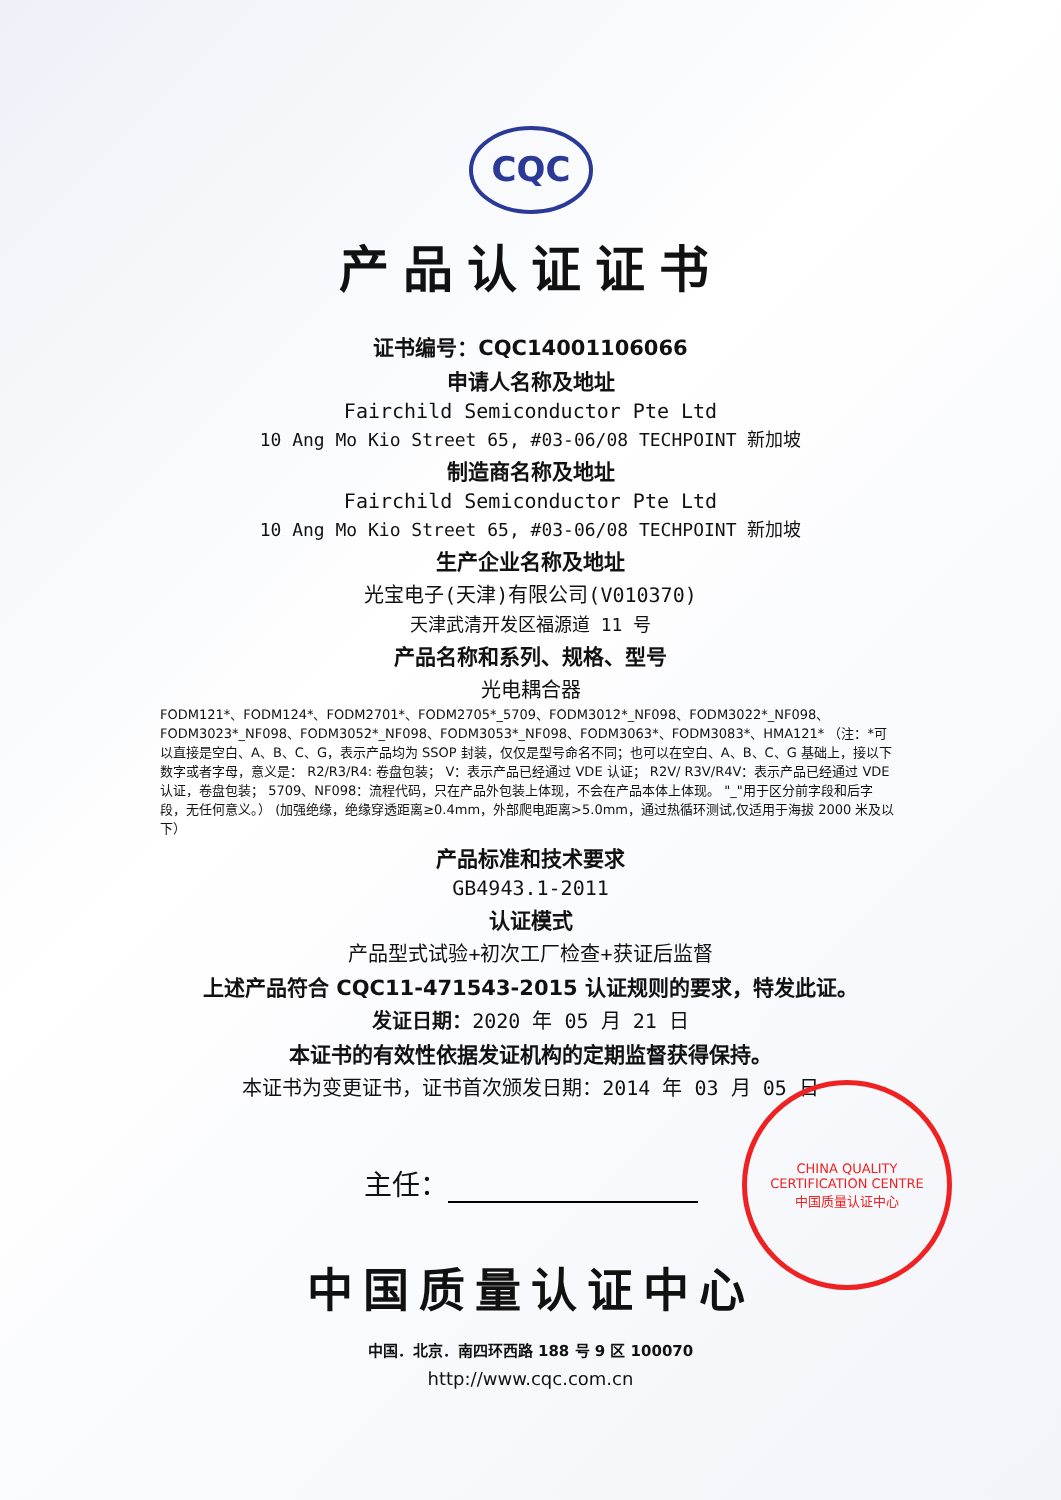CQC
产品认证证书
证书编号：CQC14001106066
申请人名称及地址
Fairchild Semiconductor Pte Ltd
10 Ang Mo Kio Street 65, #03-06/08 TECHPOINT 新加坡
制造商名称及地址
Fairchild Semiconductor Pte Ltd
10 Ang Mo Kio Street 65, #03-06/08 TECHPOINT 新加坡
生产企业名称及地址
光宝电子(天津)有限公司(V010370)
天津武清开发区福源道 11 号
产品名称和系列、规格、型号
光电耦合器
FODM121*、FODM124*、FODM2701*、FODM2705*_5709、FODM3012*_NF098、FODM3022*_NF098、FODM3023*_NF098、FODM3052*_NF098、FODM3053*_NF098、FODM3063*、FODM3083*、HMA121* （注：*可以直接是空白、A、B、C、G，表示产品均为 SSOP 封装，仅仅是型号命名不同；也可以在空白、A、B、C、G 基础上，接以下数字或者字母，意义是： R2/R3/R4: 卷盘包装； V：表示产品已经通过 VDE 认证； R2V/ R3V/R4V：表示产品已经通过 VDE 认证，卷盘包装； 5709、NF098：流程代码，只在产品外包装上体现，不会在产品本体上体现。 "_"用于区分前字段和后字段，无任何意义。） (加强绝缘，绝缘穿透距离≥0.4mm，外部爬电距离>5.0mm，通过热循环测试,仅适用于海拔 2000 米及以下）
产品标准和技术要求
GB4943.1-2011
认证模式
产品型式试验+初次工厂检查+获证后监督
上述产品符合 CQC11-471543-2015 认证规则的要求，特发此证。
发证日期：2020 年 05 月 21 日
本证书的有效性依据发证机构的定期监督获得保持。
本证书为变更证书，证书首次颁发日期：2014 年 03 月 05 日
主任：
中国质量认证中心
中国．北京．南四环西路 188 号 9 区 100070
http://www.cqc.com.cn
CHINA QUALITY CERTIFICATION CENTRE
中国质量认证中心